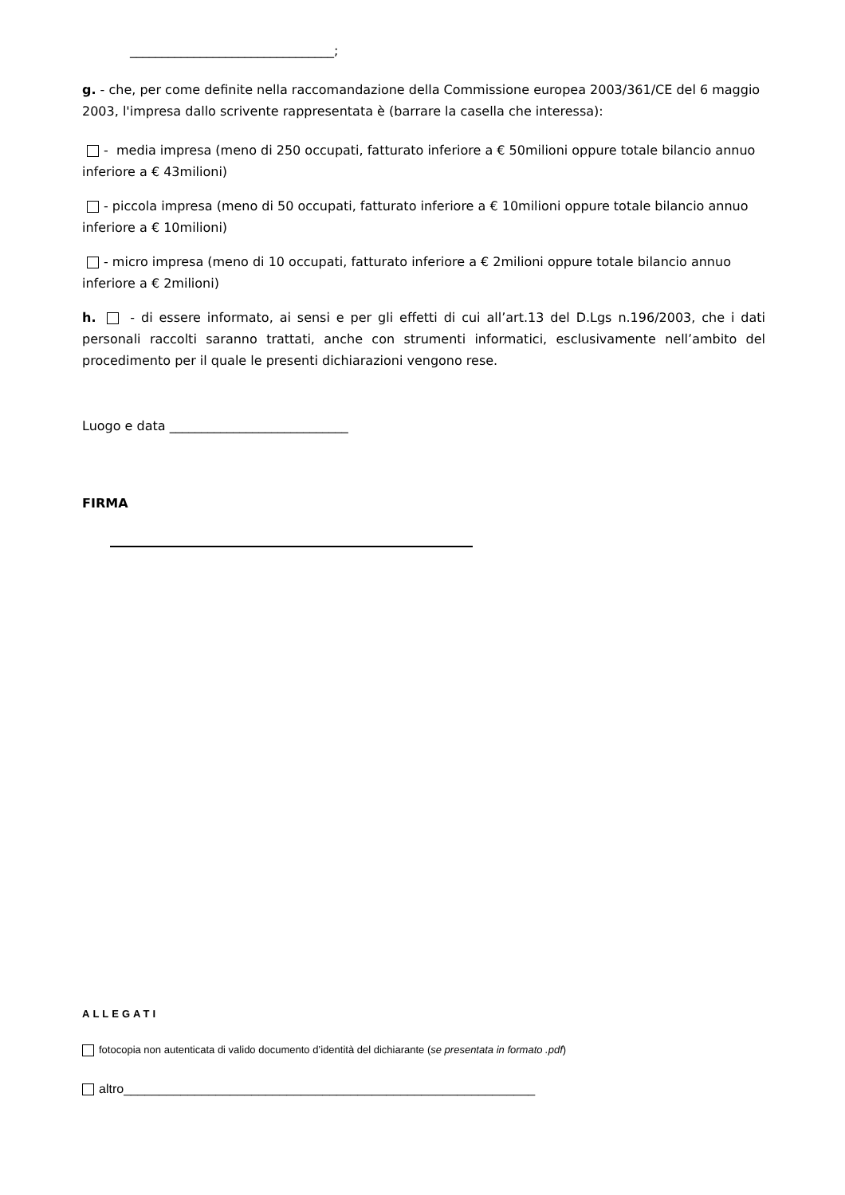________________________________;
g. - che, per come definite nella raccomandazione della Commissione europea 2003/361/CE del 6 maggio 2003, l'impresa dallo scrivente rappresentata è (barrare la casella che interessa):
- media impresa (meno di 250 occupati, fatturato inferiore a € 50milioni oppure totale bilancio annuo inferiore a € 43milioni)
- piccola impresa (meno di 50 occupati, fatturato inferiore a € 10milioni oppure totale bilancio annuo inferiore a € 10milioni)
- micro impresa (meno di 10 occupati, fatturato inferiore a € 2milioni oppure totale bilancio annuo inferiore a € 2milioni)
h. - di essere informato, ai sensi e per gli effetti di cui all’art.13 del D.Lgs n.196/2003, che i dati personali raccolti saranno trattati, anche con strumenti informatici, esclusivamente nell’ambito del procedimento per il quale le presenti dichiarazioni vengono rese.
Luogo e data ____________________________
FIRMA
ALLEGATI
fotocopia non autenticata di valido documento d’identità del dichiarante (se presentata in formato .pdf)
altro__________________________________________________________